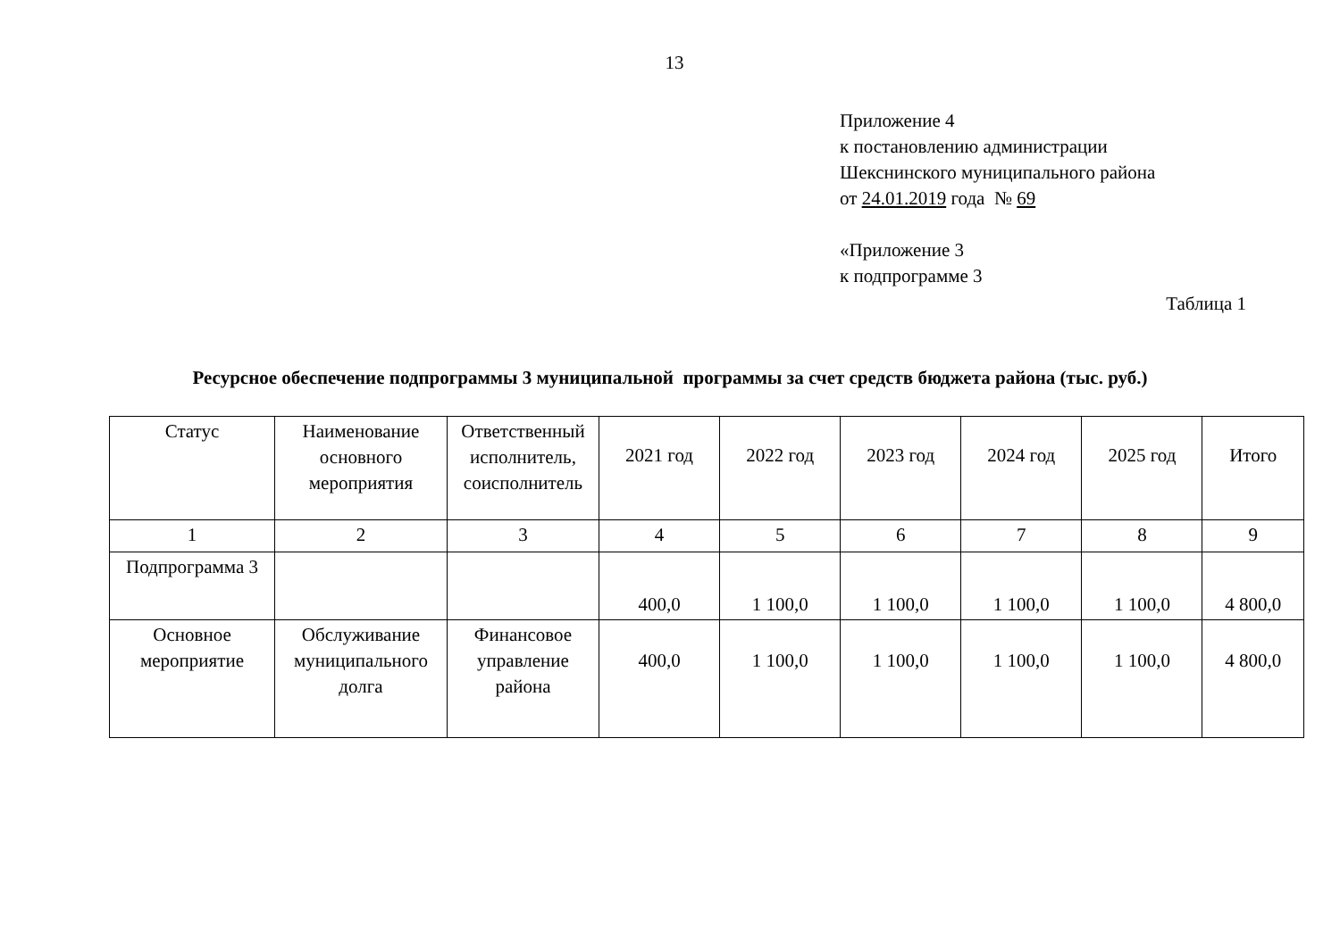13
Приложение 4
к постановлению администрации
Шекснинского муниципального района
от 24.01.2019 года № 69
«Приложение 3
к подпрограмме 3
Таблица 1
Ресурсное обеспечение подпрограммы 3 муниципальной программы за счет средств бюджета района (тыс. руб.)
| Статус | Наименование основного мероприятия | Ответственный исполнитель, соисполнитель | 2021 год | 2022 год | 2023 год | 2024 год | 2025 год | Итого |
| 1 | 2 | 3 | 4 | 5 | 6 | 7 | 8 | 9 |
| Подпрограмма 3 | | | 400,0 | 1 100,0 | 1 100,0 | 1 100,0 | 1 100,0 | 4 800,0 |
| Основное мероприятие | Обслуживание муниципального долга | Финансовое управление района | 400,0 | 1 100,0 | 1 100,0 | 1 100,0 | 1 100,0 | 4 800,0 |